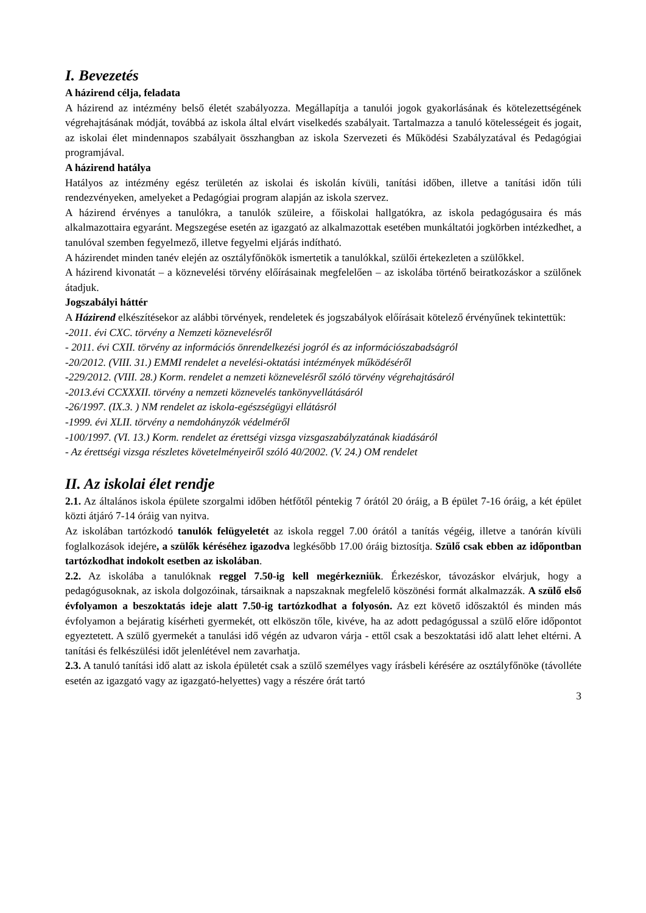I. Bevezetés
A házirend célja, feladata
A házirend az intézmény belső életét szabályozza. Megállapítja a tanulói jogok gyakorlásának és kötelezettségének végrehajtásának módját, továbbá az iskola által elvárt viselkedés szabályait. Tartalmazza a tanuló kötelességeit és jogait, az iskolai élet mindennapos szabályait összhangban az iskola Szervezeti és Működési Szabályzatával és Pedagógiai programjával.
A házirend hatálya
Hatályos az intézmény egész területén az iskolai és iskolán kívüli, tanítási időben, illetve a tanítási időn túli rendezvényeken, amelyeket a Pedagógiai program alapján az iskola szervez.
A házirend érvényes a tanulókra, a tanulók szüleire, a főiskolai hallgatókra, az iskola pedagógusaira és más alkalmazottaira egyaránt. Megszegése esetén az igazgató az alkalmazottak esetében munkáltatói jogkörben intézkedhet, a tanulóval szemben fegyelmező, illetve fegyelmi eljárás indítható.
A házirendet minden tanév elején az osztályfőnökök ismertetik a tanulókkal, szülői értekezleten a szülőkkel.
A házirend kivonatát – a köznevelési törvény előírásainak megfelelően – az iskolába történő beiratkozáskor a szülőnek átadjuk.
Jogszabályi háttér
A Házirend elkészítésekor az alábbi törvények, rendeletek és jogszabályok előírásait kötelező érvényűnek tekintettük:
-2011. évi CXC. törvény a Nemzeti köznevelésről
- 2011. évi CXII. törvény az információs önrendelkezési jogról és az információszabadságról
-20/2012. (VIII. 31.) EMMI rendelet a nevelési-oktatási intézmények működéséről
-229/2012. (VIII. 28.) Korm. rendelet a nemzeti köznevelésről szóló törvény végrehajtásáról
-2013.évi CCXXXII. törvény a nemzeti köznevelés tankönyvellátásáról
-26/1997. (IX.3. ) NM rendelet az iskola-egészségügyi ellátásról
-1999. évi XLII. törvény a nemdohányzók védelméről
-100/1997. (VI. 13.) Korm. rendelet az érettségi vizsga vizsgaszabályzatának kiadásáról
- Az érettségi vizsga részletes követelményeiről szóló 40/2002. (V. 24.) OM rendelet
II. Az iskolai élet rendje
2.1. Az általános iskola épülete szorgalmi időben hétfőtől péntekig 7 órától 20 óráig, a B épület 7-16 óráig, a két épület közti átjáró 7-14 óráig van nyitva.
Az iskolában tartózkodó tanulók felügyeletét az iskola reggel 7.00 órától a tanítás végéig, illetve a tanórán kívüli foglalkozások idejére, a szülők kéréséhez igazodva legkésőbb 17.00 óráig biztosítja. Szülő csak ebben az időpontban tartózkodhat indokolt esetben az iskolában.
2.2. Az iskolába a tanulóknak reggel 7.50-ig kell megérkezniük. Érkezéskor, távozáskor elvárjuk, hogy a pedagógusoknak, az iskola dolgozóinak, társaiknak a napszaknak megfelelő köszönési formát alkalmazzák. A szülő első évfolyamon a beszoktatás ideje alatt 7.50-ig tartózkodhat a folyosón. Az ezt követő időszaktól és minden más évfolyamon a bejáratig kísérheti gyermekét, ott elköszön tőle, kivéve, ha az adott pedagógussal a szülő előre időpontot egyeztetett. A szülő gyermekét a tanulási idő végén az udvaron várja - ettől csak a beszoktatási idő alatt lehet eltérni. A tanítási és felkészülési időt jelenlétével nem zavarhatja.
2.3. A tanuló tanítási idő alatt az iskola épületét csak a szülő személyes vagy írásbeli kérésére az osztályfőnöke (távolléte esetén az igazgató vagy az igazgató-helyettes) vagy a részére órát tartó
3